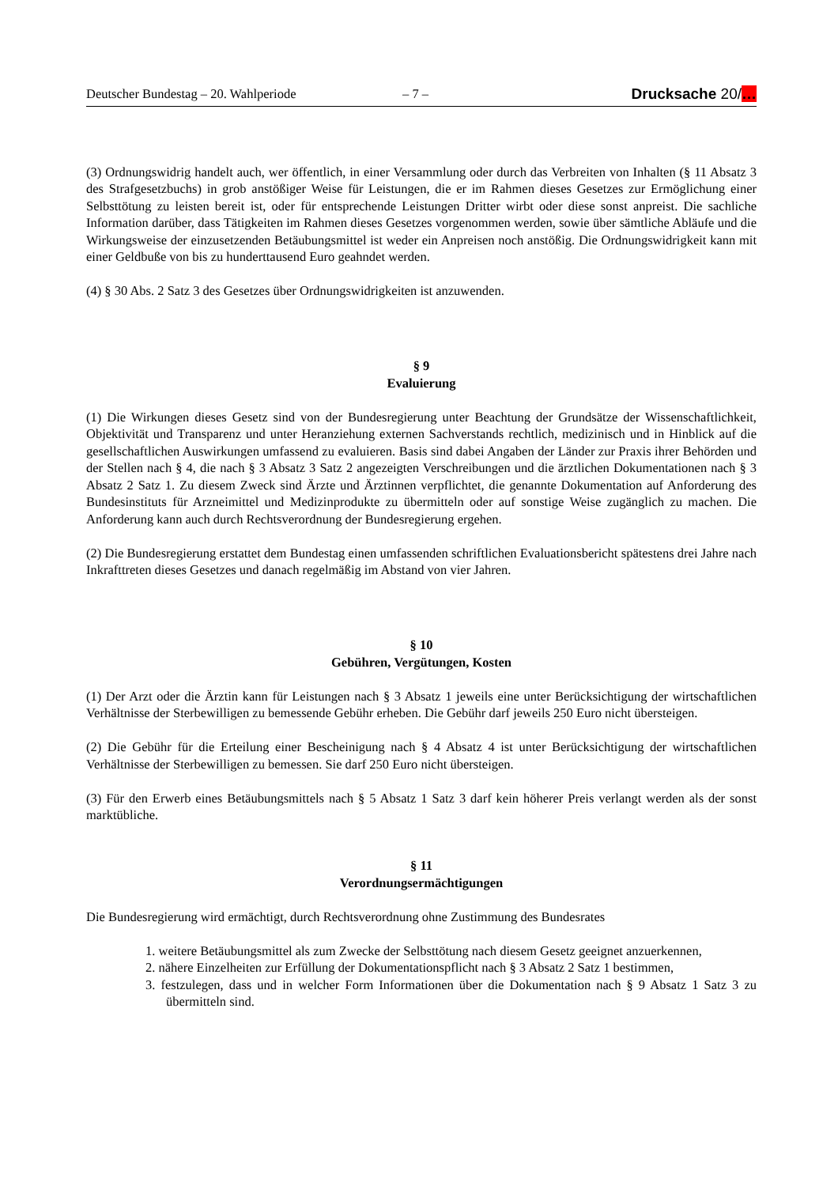Deutscher Bundestag – 20. Wahlperiode – 7 – Drucksache 20/…
(3) Ordnungswidrig handelt auch, wer öffentlich, in einer Versammlung oder durch das Verbreiten von Inhalten (§ 11 Absatz 3 des Strafgesetzbuchs) in grob anstößiger Weise für Leistungen, die er im Rahmen dieses Gesetzes zur Ermöglichung einer Selbsttötung zu leisten bereit ist, oder für entsprechende Leistungen Dritter wirbt oder diese sonst anpreist. Die sachliche Information darüber, dass Tätigkeiten im Rahmen dieses Gesetzes vorgenommen werden, sowie über sämtliche Abläufe und die Wirkungsweise der einzusetzenden Betäubungsmittel ist weder ein Anpreisen noch anstößig. Die Ordnungswidrigkeit kann mit einer Geldbuße von bis zu hunderttausend Euro geahndet werden.
(4) § 30 Abs. 2 Satz 3 des Gesetzes über Ordnungswidrigkeiten ist anzuwenden.
§ 9
Evaluierung
(1) Die Wirkungen dieses Gesetz sind von der Bundesregierung unter Beachtung der Grundsätze der Wissenschaftlichkeit, Objektivität und Transparenz und unter Heranziehung externen Sachverstands rechtlich, medizinisch und in Hinblick auf die gesellschaftlichen Auswirkungen umfassend zu evaluieren. Basis sind dabei Angaben der Länder zur Praxis ihrer Behörden und der Stellen nach § 4, die nach § 3 Absatz 3 Satz 2 angezeigten Verschreibungen und die ärztlichen Dokumentationen nach § 3 Absatz 2 Satz 1. Zu diesem Zweck sind Ärzte und Ärztinnen verpflichtet, die genannte Dokumentation auf Anforderung des Bundesinstituts für Arzneimittel und Medizinprodukte zu übermitteln oder auf sonstige Weise zugänglich zu machen. Die Anforderung kann auch durch Rechtsverordnung der Bundesregierung ergehen.
(2) Die Bundesregierung erstattet dem Bundestag einen umfassenden schriftlichen Evaluationsbericht spätestens drei Jahre nach Inkrafttreten dieses Gesetzes und danach regelmäßig im Abstand von vier Jahren.
§ 10
Gebühren, Vergütungen, Kosten
(1) Der Arzt oder die Ärztin kann für Leistungen nach § 3 Absatz 1 jeweils eine unter Berücksichtigung der wirtschaftlichen Verhältnisse der Sterbewilligen zu bemessende Gebühr erheben. Die Gebühr darf jeweils 250 Euro nicht übersteigen.
(2) Die Gebühr für die Erteilung einer Bescheinigung nach § 4 Absatz 4 ist unter Berücksichtigung der wirtschaftlichen Verhältnisse der Sterbewilligen zu bemessen. Sie darf 250 Euro nicht übersteigen.
(3) Für den Erwerb eines Betäubungsmittels nach § 5 Absatz 1 Satz 3 darf kein höherer Preis verlangt werden als der sonst marktübliche.
§ 11
Verordnungsermächtigungen
Die Bundesregierung wird ermächtigt, durch Rechtsverordnung ohne Zustimmung des Bundesrates
1. weitere Betäubungsmittel als zum Zwecke der Selbsttötung nach diesem Gesetz geeignet anzuerkennen,
2. nähere Einzelheiten zur Erfüllung der Dokumentationspflicht nach § 3 Absatz 2 Satz 1 bestimmen,
3. festzulegen, dass und in welcher Form Informationen über die Dokumentation nach § 9 Absatz 1 Satz 3 zu übermitteln sind.